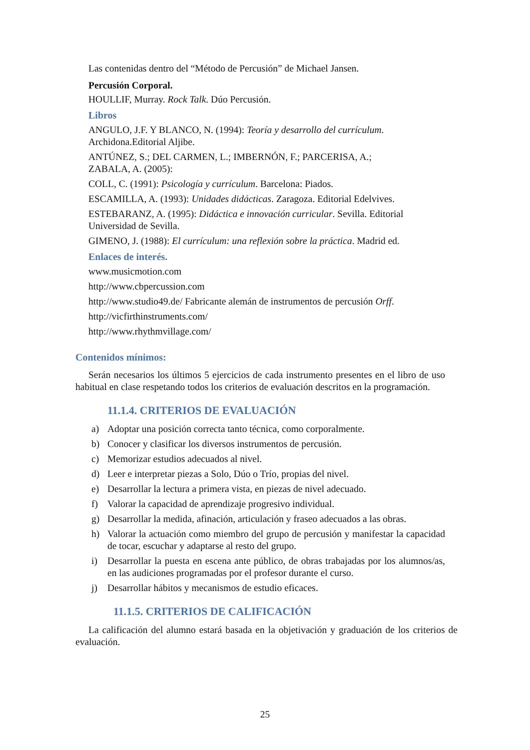Las contenidas dentro del “Método de Percusión” de Michael Jansen.
Percusión Corporal.
HOULLIF, Murray. Rock Talk. Dúo Percusión.
Libros
ANGULO, J.F. Y BLANCO, N. (1994): Teoría y desarrollo del currículum.
Archidona.Editorial Aljibe.
ANTÚNEZ, S.; DEL CARMEN, L.; IMBERNÓN, F.; PARCERISA, A.;
ZABALA, A. (2005):
COLL, C. (1991): Psicología y currículum. Barcelona: Piados.
ESCAMILLA, A. (1993): Unidades didácticas. Zaragoza. Editorial Edelvives.
ESTEBARANZ, A. (1995): Didáctica e innovación curricular. Sevilla. Editorial
Universidad de Sevilla.
GIMENO, J. (1988): El currículum: una reflexión sobre la práctica. Madrid ed.
Enlaces de interés.
www.musicmotion.com
http://www.cbpercussion.com
http://www.studio49.de/ Fabricante alemán de instrumentos de percusión Orff.
http://vicfirthinstruments.com/
http://www.rhythmvillage.com/
Contenidos mínimos:
Serán necesarios los últimos 5 ejercicios de cada instrumento presentes en el libro de uso habitual en clase respetando todos los criterios de evaluación descritos en la programación.
11.1.4. CRITERIOS DE EVALUACIÓN
a) Adoptar una posición correcta tanto técnica, como corporalmente.
b) Conocer y clasificar los diversos instrumentos de percusión.
c) Memorizar estudios adecuados al nivel.
d) Leer e interpretar piezas a Solo, Dúo o Trío, propias del nivel.
e) Desarrollar la lectura a primera vista, en piezas de nivel adecuado.
f) Valorar la capacidad de aprendizaje progresivo individual.
g) Desarrollar la medida, afinación, articulación y fraseo adecuados a las obras.
h) Valorar la actuación como miembro del grupo de percusión y manifestar la capacidad de tocar, escuchar y adaptarse al resto del grupo.
i) Desarrollar la puesta en escena ante público, de obras trabajadas por los alumnos/as, en las audiciones programadas por el profesor durante el curso.
j) Desarrollar hábitos y mecanismos de estudio eficaces.
11.1.5. CRITERIOS DE CALIFICACIÓN
La calificación del alumno estará basada en la objetivación y graduación de los criterios de evaluación.
25